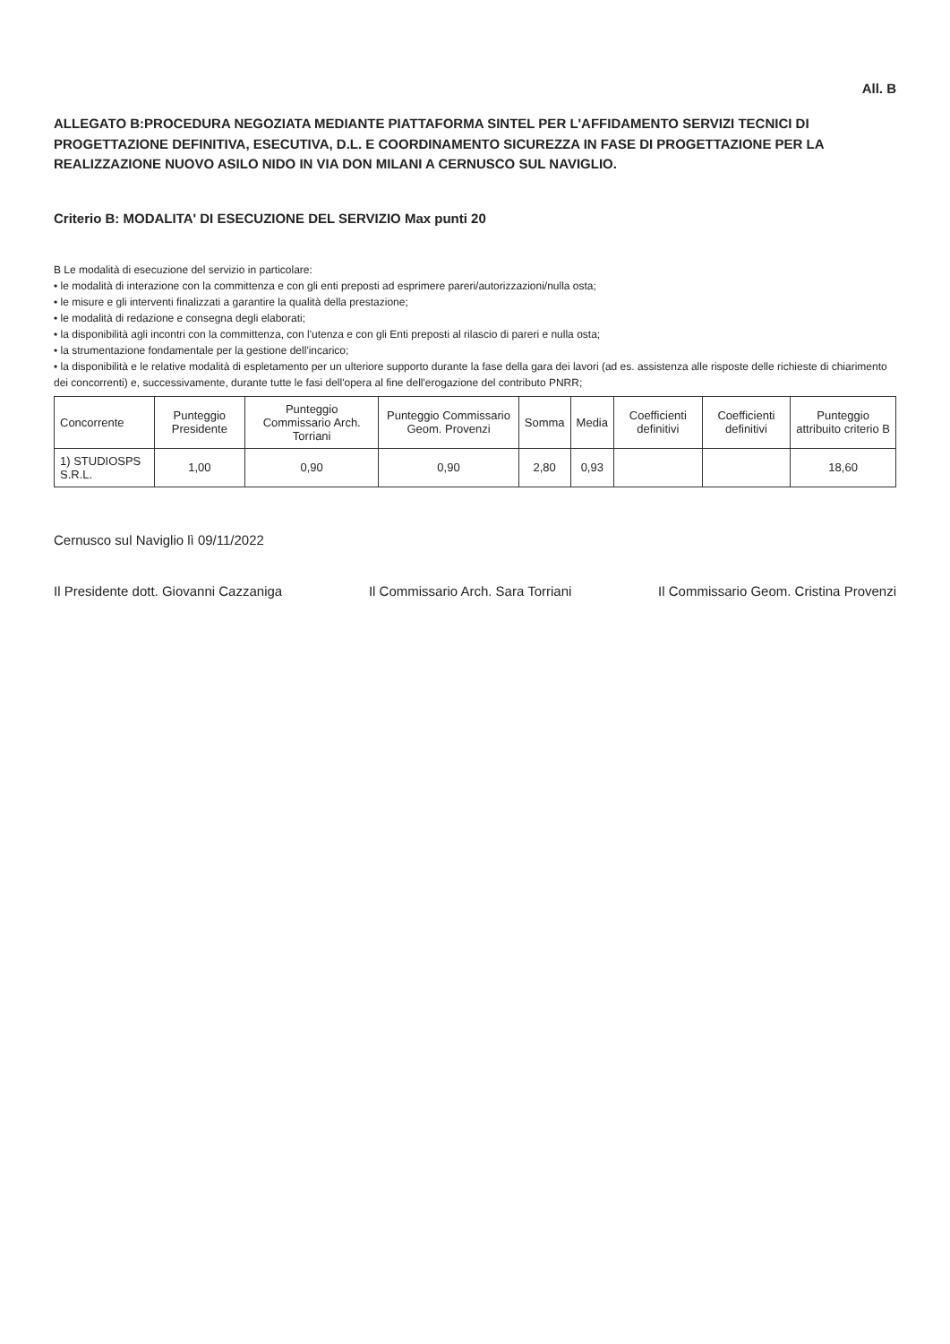All. B
ALLEGATO B:PROCEDURA NEGOZIATA MEDIANTE PIATTAFORMA SINTEL PER L'AFFIDAMENTO SERVIZI TECNICI DI PROGETTAZIONE DEFINITIVA, ESECUTIVA, D.L. E COORDINAMENTO SICUREZZA IN FASE DI PROGETTAZIONE PER LA REALIZZAZIONE NUOVO ASILO NIDO IN VIA DON MILANI A CERNUSCO SUL NAVIGLIO.
Criterio B: MODALITA' DI ESECUZIONE DEL SERVIZIO Max punti 20
B Le modalità di esecuzione del servizio in particolare:
• le modalità di interazione con la committenza e con gli enti preposti ad esprimere pareri/autorizzazioni/nulla osta;
• le misure e gli interventi finalizzati a garantire la qualità della prestazione;
• le modalità di redazione e consegna degli elaborati;
• la disponibilità agli incontri con la committenza, con l'utenza e con gli Enti preposti al rilascio di pareri e nulla osta;
• la strumentazione fondamentale per la gestione dell'incarico;
• la disponibilità e le relative modalità di espletamento per un ulteriore supporto durante la fase della gara dei lavori (ad es. assistenza alle risposte delle richieste di chiarimento dei concorrenti) e, successivamente, durante tutte le fasi dell'opera al fine dell'erogazione del contributo PNRR;
| Concorrente | Punteggio Presidente | Punteggio Commissario Arch. Torriani | Punteggio Commissario Geom. Provenzi | Somma | Media | Coefficienti definitivi | Coefficienti definitivi | Punteggio attribuito criterio B |
| --- | --- | --- | --- | --- | --- | --- | --- | --- |
| 1) STUDIOSPS S.R.L. | 1,00 | 0,90 | 0,90 | 2,80 | 0,93 | | | 18,60 |
Cernusco sul Naviglio lì 09/11/2022
Il Presidente dott. Giovanni Cazzaniga Il Commissario Arch. Sara Torriani Il Commissario Geom. Cristina Provenzi